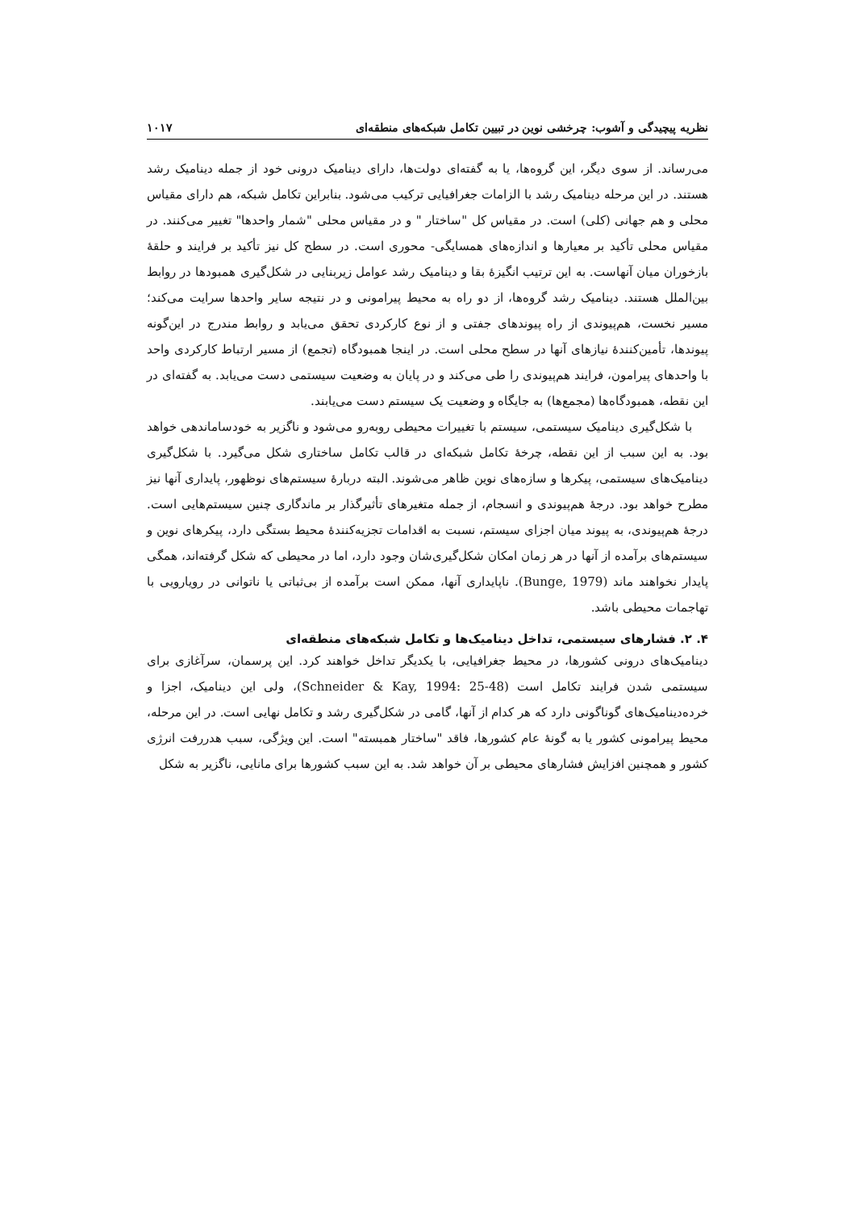نظریه پیچیدگی و آشوب: چرخشی نوین در تبیین تکامل شبکه‌های منطقه‌ای ۱۰۱۷
می‌رساند. از سوی دیگر، این گروه‌ها، یا به گفته‌ای دولت‌ها، دارای دینامیک درونی خود از جمله دینامیک رشد هستند. در این مرحله دینامیک رشد با الزامات جغرافیایی ترکیب می‌شود. بنابراین تکامل شبکه، هم دارای مقیاس محلی و هم جهانی (کلی) است. در مقیاس کل "ساختار " و در مقیاس محلی "شمار واحدها" تغییر می‌کنند. در مقیاس محلی تأکید بر معیارها و اندازه‌های همسایگی- محوری است. در سطح کل نیز تأکید بر فرایند و حلقهٔ بازخوران میان آنهاست. به این ترتیب انگیزهٔ بقا و دینامیک رشد عوامل زیربنایی در شکل‌گیری همبودها در روابط بین‌الملل هستند. دینامیک رشد گروه‌ها، از دو راه به محیط پیرامونی و در نتیجه سایر واحدها سرایت می‌کند؛ مسیر نخست، هم‌پیوندی از راه پیوندهای جفتی و از نوع کارکردی تحقق می‌یابد و روابط مندرج در این‌گونه پیوندها، تأمین‌کنندهٔ نیازهای آنها در سطح محلی است. در اینجا همبودگاه (تجمع) از مسیر ارتباط کارکردی واحد با واحدهای پیرامون، فرایند هم‌پیوندی را طی می‌کند و در پایان به وضعیت سیستمی دست می‌یابد. به گفته‌ای در این نقطه، همبودگاه‌ها (مجمع‌ها) به جایگاه و وضعیت یک سیستم دست می‌یابند.
با شکل‌گیری دینامیک سیستمی، سیستم با تغییرات محیطی روبه‌رو می‌شود و ناگزیر به خودساماندهی خواهد بود. به این سبب از این نقطه، چرخهٔ تکامل شبکه‌ای در قالب تکامل ساختاری شکل می‌گیرد. با شکل‌گیری دینامیک‌های سیستمی، پیکرها و سازه‌های نوین ظاهر می‌شوند. البته دربارهٔ سیستم‌های نوظهور، پایداری آنها نیز مطرح خواهد بود. درجهٔ هم‌پیوندی و انسجام، از جمله متغیرهای تأثیرگذار بر ماندگاری چنین سیستم‌هایی است. درجهٔ هم‌پیوندی، به پیوند میان اجزای سیستم، نسبت به اقدامات تجزیه‌کنندهٔ محیط بستگی دارد، پیکرهای نوین و سیستم‌های برآمده از آنها در هر زمان امکان شکل‌گیری‌شان وجود دارد، اما در محیطی که شکل گرفته‌اند، همگی پایدار نخواهند ماند (Bunge, 1979). ناپایداری آنها، ممکن است برآمده از بی‌ثباتی یا ناتوانی در رویارویی با تهاجمات محیطی باشد.
۴. ۲. فشارهای سیستمی، تداخل دینامیک‌ها و تکامل شبکه‌های منطقه‌ای
دینامیک‌های درونی کشورها، در محیط جغرافیایی، با یکدیگر تداخل خواهند کرد. این پرسمان، سرآغازی برای سیستمی شدن فرایند تکامل است (Schneider & Kay, 1994: 25-48)، ولی این دینامیک، اجزا و خرده‌دینامیک‌های گوناگونی دارد که هر کدام از آنها، گامی در شکل‌گیری رشد و تکامل نهایی است. در این مرحله، محیط پیرامونی کشور یا به گونهٔ عام کشورها، فاقد "ساختار همبسته" است. این ویژگی، سبب هدررفت انرژی کشور و همچنین افزایش فشارهای محیطی بر آن خواهد شد. به این سبب کشورها برای مانایی، ناگزیر به شکل